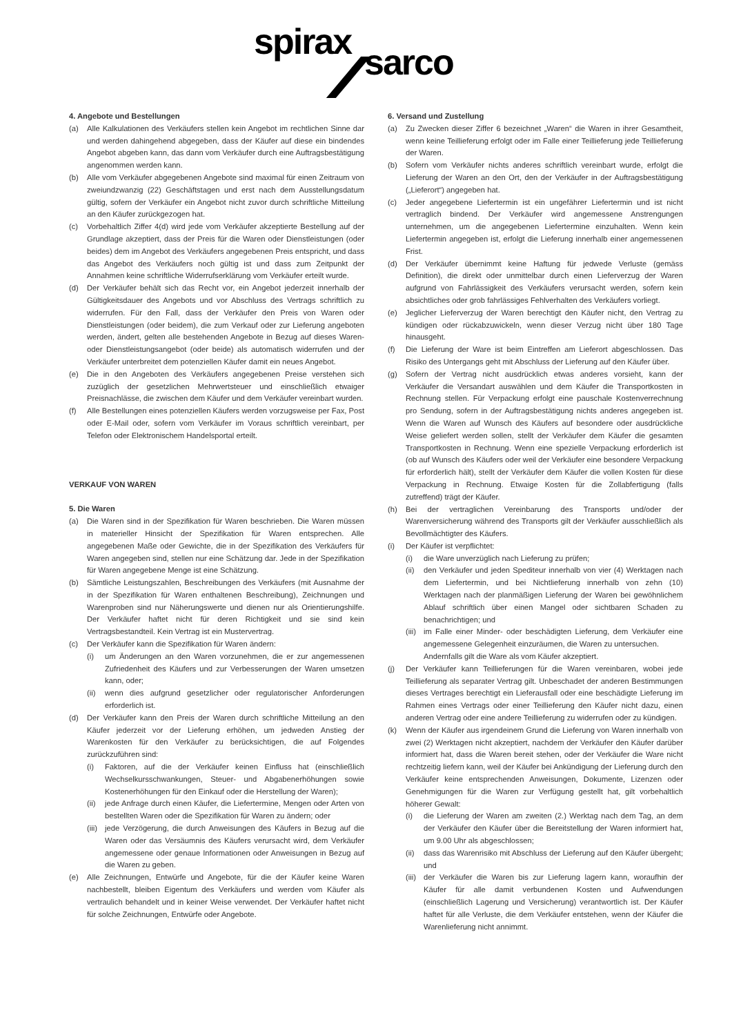spirax sarco
4. Angebote und Bestellungen
(a) Alle Kalkulationen des Verkäufers stellen kein Angebot im rechtlichen Sinne dar und werden dahingehend abgegeben, dass der Käufer auf diese ein bindendes Angebot abgeben kann, das dann vom Verkäufer durch eine Auftragsbestätigung angenommen werden kann.
(b) Alle vom Verkäufer abgegebenen Angebote sind maximal für einen Zeitraum von zweiundzwanzig (22) Geschäftstagen und erst nach dem Ausstellungsdatum gültig, sofern der Verkäufer ein Angebot nicht zuvor durch schriftliche Mitteilung an den Käufer zurückgezogen hat.
(c) Vorbehaltlich Ziffer 4(d) wird jede vom Verkäufer akzeptierte Bestellung auf der Grundlage akzeptiert, dass der Preis für die Waren oder Dienstleistungen (oder beides) dem im Angebot des Verkäufers angegebenen Preis entspricht, und dass das Angebot des Verkäufers noch gültig ist und dass zum Zeitpunkt der Annahmen keine schriftliche Widerrufserklärung vom Verkäufer erteilt wurde.
(d) Der Verkäufer behält sich das Recht vor, ein Angebot jederzeit innerhalb der Gültigkeitsdauer des Angebots und vor Abschluss des Vertrags schriftlich zu widerrufen. Für den Fall, dass der Verkäufer den Preis von Waren oder Dienstleistungen (oder beidem), die zum Verkauf oder zur Lieferung angeboten werden, ändert, gelten alle bestehenden Angebote in Bezug auf dieses Waren- oder Dienstleistungsangebot (oder beide) als automatisch widerrufen und der Verkäufer unterbreitet dem potenziellen Käufer damit ein neues Angebot.
(e) Die in den Angeboten des Verkäufers angegebenen Preise verstehen sich zuzüglich der gesetzlichen Mehrwertsteuer und einschließlich etwaiger Preisnachlässe, die zwischen dem Käufer und dem Verkäufer vereinbart wurden.
(f) Alle Bestellungen eines potenziellen Käufers werden vorzugsweise per Fax, Post oder E-Mail oder, sofern vom Verkäufer im Voraus schriftlich vereinbart, per Telefon oder Elektronischem Handelsportal erteilt.
VERKAUF VON WAREN
5. Die Waren
(a) Die Waren sind in der Spezifikation für Waren beschrieben. Die Waren müssen in materieller Hinsicht der Spezifikation für Waren entsprechen. Alle angegebenen Maße oder Gewichte, die in der Spezifikation des Verkäufers für Waren angegeben sind, stellen nur eine Schätzung dar. Jede in der Spezifikation für Waren angegebene Menge ist eine Schätzung.
(b) Sämtliche Leistungszahlen, Beschreibungen des Verkäufers (mit Ausnahme der in der Spezifikation für Waren enthaltenen Beschreibung), Zeichnungen und Warenproben sind nur Näherungswerte und dienen nur als Orientierungshilfe. Der Verkäufer haftet nicht für deren Richtigkeit und sie sind kein Vertragsbestandteil. Kein Vertrag ist ein Mustervertrag.
(c) Der Verkäufer kann die Spezifikation für Waren ändern:
(i) um Änderungen an den Waren vorzunehmen, die er zur angemessenen Zufriedenheit des Käufers und zur Verbesserungen der Waren umsetzen kann, oder;
(ii) wenn dies aufgrund gesetzlicher oder regulatorischer Anforderungen erforderlich ist.
(d) Der Verkäufer kann den Preis der Waren durch schriftliche Mitteilung an den Käufer jederzeit vor der Lieferung erhöhen, um jedweden Anstieg der Warenkosten für den Verkäufer zu berücksichtigen, die auf Folgendes zurückzuführen sind:
(i) Faktoren, auf die der Verkäufer keinen Einfluss hat (einschließlich Wechselkursschwankungen, Steuer- und Abgabenerhöhungen sowie Kostenerhöhungen für den Einkauf oder die Herstellung der Waren);
(ii) jede Anfrage durch einen Käufer, die Liefertermine, Mengen oder Arten von bestellten Waren oder die Spezifikation für Waren zu ändern; oder
(iii) jede Verzögerung, die durch Anweisungen des Käufers in Bezug auf die Waren oder das Versäumnis des Käufers verursacht wird, dem Verkäufer angemessene oder genaue Informationen oder Anweisungen in Bezug auf die Waren zu geben.
(e) Alle Zeichnungen, Entwürfe und Angebote, für die der Käufer keine Waren nachbestellt, bleiben Eigentum des Verkäufers und werden vom Käufer als vertraulich behandelt und in keiner Weise verwendet. Der Verkäufer haftet nicht für solche Zeichnungen, Entwürfe oder Angebote.
6. Versand und Zustellung
(a) Zu Zwecken dieser Ziffer 6 bezeichnet „Waren“ die Waren in ihrer Gesamtheit, wenn keine Teillieferung erfolgt oder im Falle einer Teillieferung jede Teillieferung der Waren.
(b) Sofern vom Verkäufer nichts anderes schriftlich vereinbart wurde, erfolgt die Lieferung der Waren an den Ort, den der Verkäufer in der Auftragsbestätigung („Lieferort“) angegeben hat.
(c) Jeder angegebene Liefertermin ist ein ungefährer Liefertermin und ist nicht vertraglich bindend. Der Verkäufer wird angemessene Anstrengungen unternehmen, um die angegebenen Liefertermine einzuhalten. Wenn kein Liefertermin angegeben ist, erfolgt die Lieferung innerhalb einer angemessenen Frist.
(d) Der Verkäufer übernimmt keine Haftung für jedwede Verluste (gemäss Definition), die direkt oder unmittelbar durch einen Lieferverzug der Waren aufgrund von Fahrlässigkeit des Verkäufers verursacht werden, sofern kein absichtliches oder grob fahrlässiges Fehlverhalten des Verkäufers vorliegt.
(e) Jeglicher Lieferverzug der Waren berechtigt den Käufer nicht, den Vertrag zu kündigen oder rückabzuwickeln, wenn dieser Verzug nicht über 180 Tage hinausgeht.
(f) Die Lieferung der Ware ist beim Eintreffen am Lieferort abgeschlossen. Das Risiko des Untergangs geht mit Abschluss der Lieferung auf den Käufer über.
(g) Sofern der Vertrag nicht ausdrücklich etwas anderes vorsieht, kann der Verkäufer die Versandart auswählen und dem Käufer die Transportkosten in Rechnung stellen. Für Verpackung erfolgt eine pauschale Kostenverrechnung pro Sendung, sofern in der Auftragsbestätigung nichts anderes angegeben ist. Wenn die Waren auf Wunsch des Käufers auf besondere oder ausdrückliche Weise geliefert werden sollen, stellt der Verkäufer dem Käufer die gesamten Transportkosten in Rechnung. Wenn eine spezielle Verpackung erforderlich ist (ob auf Wunsch des Käufers oder weil der Verkäufer eine besondere Verpackung für erforderlich hält), stellt der Verkäufer dem Käufer die vollen Kosten für diese Verpackung in Rechnung. Etwaige Kosten für die Zollabfertigung (falls zutreffend) trägt der Käufer.
(h) Bei der vertraglichen Vereinbarung des Transports und/oder der Warenversicherung während des Transports gilt der Verkäufer ausschließlich als Bevollmächtigter des Käufers.
(i) Der Käufer ist verpflichtet:
(i) die Ware unverzüglich nach Lieferung zu prüfen;
(ii) den Verkäufer und jeden Spediteur innerhalb von vier (4) Werktagen nach dem Liefertermin, und bei Nichtlieferung innerhalb von zehn (10) Werktagen nach der planmäßigen Lieferung der Waren bei gewöhnlichem Ablauf schriftlich über einen Mangel oder sichtbaren Schaden zu benachrichtigen; und
(iii) im Falle einer Minder- oder beschädigten Lieferung, dem Verkäufer eine angemessene Gelegenheit einzuräumen, die Waren zu untersuchen.
Andernfalls gilt die Ware als vom Käufer akzeptiert.
(j) Der Verkäufer kann Teillieferungen für die Waren vereinbaren, wobei jede Teillieferung als separater Vertrag gilt. Unbeschadet der anderen Bestimmungen dieses Vertrages berechtigt ein Lieferausfall oder eine beschädigte Lieferung im Rahmen eines Vertrags oder einer Teillieferung den Käufer nicht dazu, einen anderen Vertrag oder eine andere Teillieferung zu widerrufen oder zu kündigen.
(k) Wenn der Käufer aus irgendeinem Grund die Lieferung von Waren innerhalb von zwei (2) Werktagen nicht akzeptiert, nachdem der Verkäufer den Käufer darüber informiert hat, dass die Waren bereit stehen, oder der Verkäufer die Ware nicht rechtzeitig liefern kann, weil der Käufer bei Ankündigung der Lieferung durch den Verkäufer keine entsprechenden Anweisungen, Dokumente, Lizenzen oder Genehmigungen für die Waren zur Verfügung gestellt hat, gilt vorbehaltlich höherer Gewalt:
(i) die Lieferung der Waren am zweiten (2.) Werktag nach dem Tag, an dem der Verkäufer den Käufer über die Bereitstellung der Waren informiert hat, um 9.00 Uhr als abgeschlossen;
(ii) dass das Warenrisiko mit Abschluss der Lieferung auf den Käufer übergeht; und
(iii) der Verkäufer die Waren bis zur Lieferung lagern kann, woraufhin der Käufer für alle damit verbundenen Kosten und Aufwendungen (einschließlich Lagerung und Versicherung) verantwortlich ist. Der Käufer haftet für alle Verluste, die dem Verkäufer entstehen, wenn der Käufer die Warenlieferung nicht annimmt.